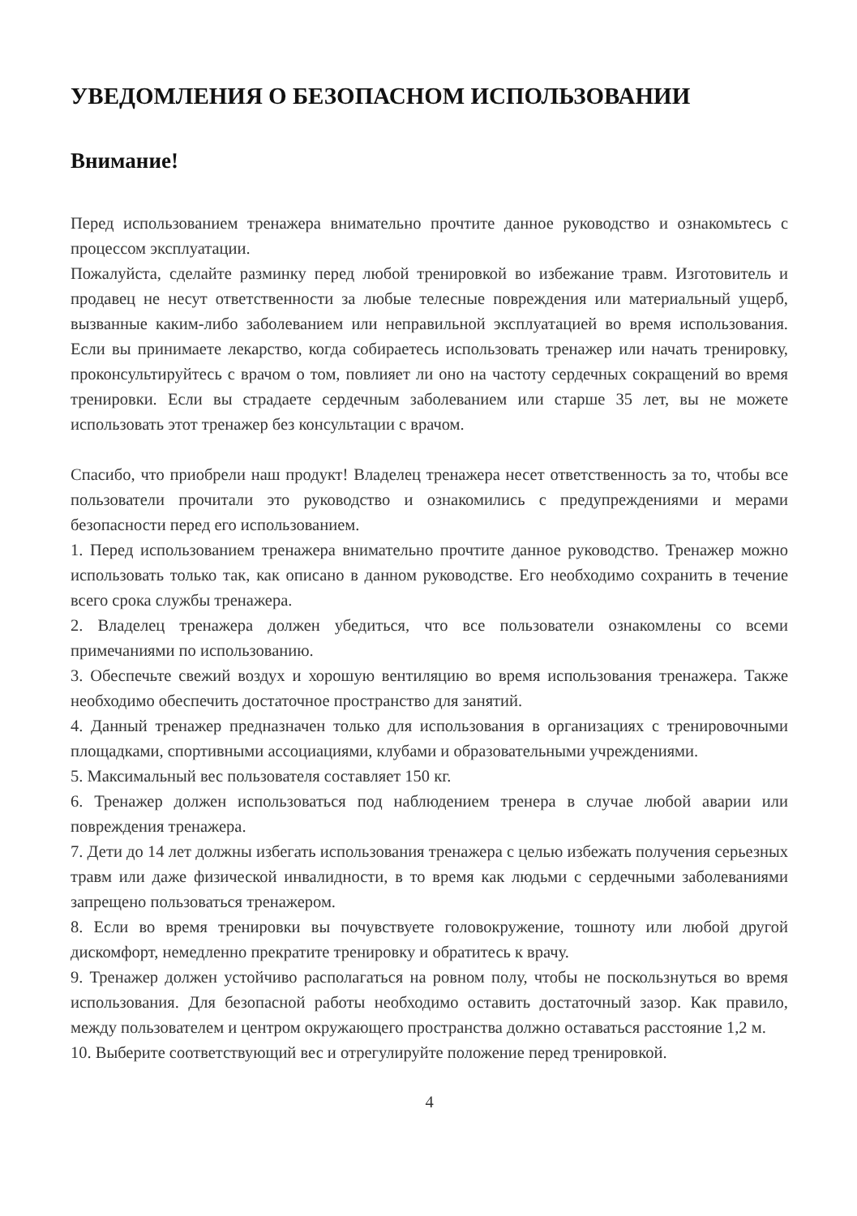УВЕДОМЛЕНИЯ О БЕЗОПАСНОМ ИСПОЛЬЗОВАНИИ
Внимание!
Перед использованием тренажера внимательно прочтите данное руководство и ознакомьтесь с процессом эксплуатации.
Пожалуйста, сделайте разминку перед любой тренировкой во избежание травм. Изготовитель и продавец не несут ответственности за любые телесные повреждения или материальный ущерб, вызванные каким-либо заболеванием или неправильной эксплуатацией во время использования. Если вы принимаете лекарство, когда собираетесь использовать тренажер или начать тренировку, проконсультируйтесь с врачом о том, повлияет ли оно на частоту сердечных сокращений во время тренировки. Если вы страдаете сердечным заболеванием или старше 35 лет, вы не можете использовать этот тренажер без консультации с врачом.
Спасибо, что приобрели наш продукт! Владелец тренажера несет ответственность за то, чтобы все пользователи прочитали это руководство и ознакомились с предупреждениями и мерами безопасности перед его использованием.
1. Перед использованием тренажера внимательно прочтите данное руководство. Тренажер можно использовать только так, как описано в данном руководстве. Его необходимо сохранить в течение всего срока службы тренажера.
2. Владелец тренажера должен убедиться, что все пользователи ознакомлены со всеми примечаниями по использованию.
3. Обеспечьте свежий воздух и хорошую вентиляцию во время использования тренажера. Также необходимо обеспечить достаточное пространство для занятий.
4. Данный тренажер предназначен только для использования в организациях с тренировочными площадками, спортивными ассоциациями, клубами и образовательными учреждениями.
5. Максимальный вес пользователя составляет 150 кг.
6. Тренажер должен использоваться под наблюдением тренера в случае любой аварии или повреждения тренажера.
7. Дети до 14 лет должны избегать использования тренажера с целью избежать получения серьезных травм или даже физической инвалидности, в то время как людьми с сердечными заболеваниями запрещено пользоваться тренажером.
8. Если во время тренировки вы почувствуете головокружение, тошноту или любой другой дискомфорт, немедленно прекратите тренировку и обратитесь к врачу.
9. Тренажер должен устойчиво располагаться на ровном полу, чтобы не поскользнуться во время использования. Для безопасной работы необходимо оставить достаточный зазор. Как правило, между пользователем и центром окружающего пространства должно оставаться расстояние 1,2 м.
10. Выберите соответствующий вес и отрегулируйте положение перед тренировкой.
4